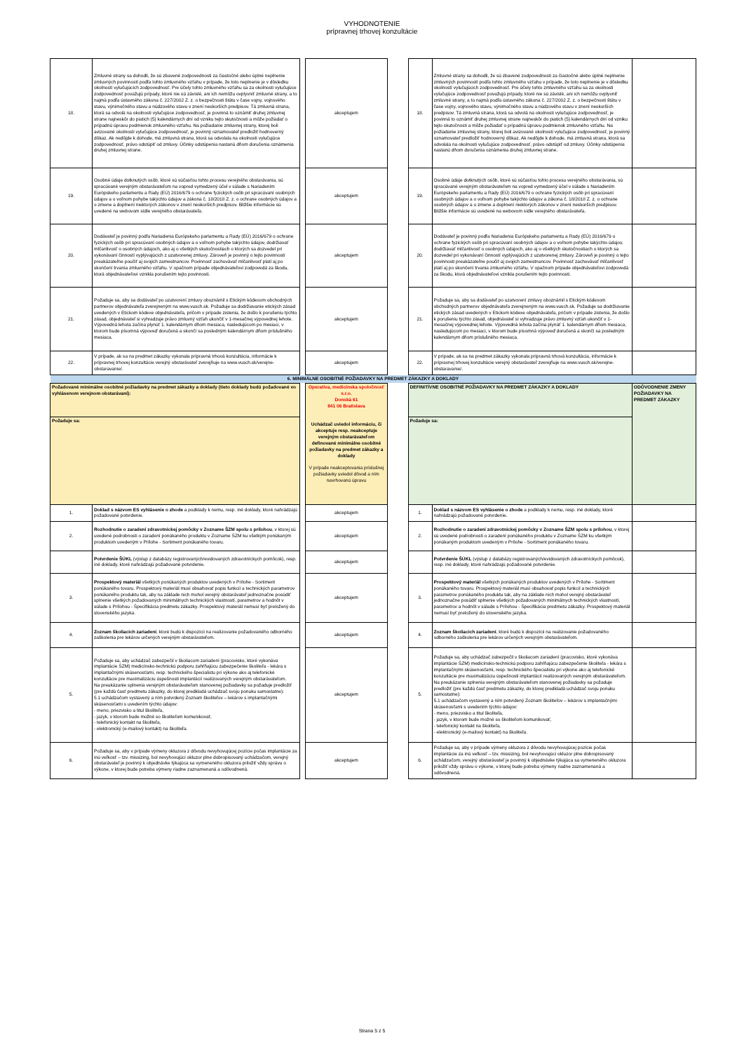VYHODNOTENIE
prípravnej trhovej konzultácie
| 18. | Zmluvné strany sa dohodli, že sú zbavené zodpovednosti za čiastočné alebo úplné neplnenie zmluvných povinností podľa tohto zmluvného vzťahu v prípade, že toto neplnenie je v dôsledku okolností vylučujúcich zodpovednosť. Pre účely tohto zmluvného vzťahu sa za okolnosti vylučujúce zodpovednosť považujú prípady, ktoré nie sú závislé, ani ich nemôžu ovplyvniť zmluvné strany, a to najmä podľa ústavného zákona č. 227/2002 Z. z. o bezpečnosti štátu v čase vojny, vojnového stavu, výnimočného stavu a núdzového stavu v znení neskorších predpisov. Tá zmluvná strana, ktorá sa odvolá na okolnosti vylučujúce zodpovednosť, je povinná to oznámiť druhej zmluvnej strane najneskôr do piatich (5) kalendárnych dní od vzniku tejto skutočnosti a môže požiadať o prípadnú úpravu podmienok zmluvného vzťahu. Na požiadanie zmluvnej strany, ktorej boli avizované okolnosti vylučujúce zodpovednosť, je povinný oznamovateľ predložiť hodnoverný dôkaz. Ak nedôjde k dohode, má zmluvná strana, ktorá sa odvolala na okolnosti vylučujúce zodpovednosť, právo odstúpiť od zmluvy. Účinky odstúpenia nastanú dňom doručenia oznámenia druhej zmluvnej strane. | | akceptujem | | 18. | Zmluvné strany sa dohodli, že sú zbavené zodpovednosti za čiastočné alebo úplné neplnenie zmluvných povinností podľa tohto zmluvného vzťahu v prípade, že toto neplnenie je v dôsledku okolností vylučujúcich zodpovednosť. Pre účely tohto zmluvného vzťahu sa za okolnosti vylučujúce zodpovednosť považujú prípady, ktoré nie sú závislé, ani ich nemôžu ovplyvniť zmluvné strany, a to najmä podľa ústavného zákona č. 227/2002 Z. z. o bezpečnosti štátu v čase vojny, vojnového stavu, výnimočného stavu a núdzového stavu v znení neskorších predpisov. Tá zmluvná strana, ktorá sa odvolá na okolnosti vylučujúce zodpovednosť, je povinná to oznámiť druhej zmluvnej strane najneskôr do piatich (5) kalendárnych dní od vzniku tejto skutočnosti a môže požiadať o prípadnú úpravu podmienok zmluvného vzťahu. Na požiadanie zmluvnej strany, ktorej boli avizované okolnosti vylučujúce zodpovednosť, je povinný oznamovateľ predložiť hodnoverný dôkaz. Ak nedôjde k dohode, má zmluvná strana, ktorá sa odvolala na okolnosti vylučujúce zodpovednosť, právo odstúpiť od zmluvy. Účinky odstúpenia nastanú dňom doručenia oznámenia druhej zmluvnej strane. | |
| 19. | Osobné údaje dotknutých osôb, ktoré sú súčasťou tohto procesu verejného obstarávania, sú spracúvané verejným obstarávateľom na vopred vymedzený účel v súlade s Nariadením Európskeho parlamentu a Rady (EÚ) 2016/679 o ochrane fyzických osôb pri spracúvaní osobných údajov a o voľnom pohybe takýchto údajov a zákona č. 18/2018 Z. z. o ochrane osobných údajov a o zmene a doplnení niektorých zákonov v znení neskorších predpisov. Bližšie informácie sú uvedené na webovom sídle verejného obstarávateľa. | | akceptujem | | 19. | Osobné údaje dotknutých osôb, ktoré sú súčasťou tohto procesu verejného obstarávania, sú spracúvané verejným obstarávateľom na vopred vymedzený účel v súlade s Nariadením Európskeho parlamentu a Rady (EÚ) 2016/679 o ochrane fyzických osôb pri spracúvaní osobných údajov a o voľnom pohybe takýchto údajov a zákona č. 18/2018 Z. z. o ochrane osobných údajov a o zmene a doplnení niektorých zákonov v znení neskorších predpisov. Bližšie informácie sú uvedené na webovom sídle verejného obstarávateľa. | |
| 20. | Dodávateľ je povinný podľa Nariadenia Európskeho parlamentu a Rady (EÚ) 2016/679 o ochrane fyzických osôb pri spracúvaní osobných údajov a o voľnom pohybe takýchto údajov, dodržiavať mlčanlivosť o osobných údajoch, ako aj o všetkých skutočnostiach o ktorých sa dozvedel pri vykonávaní činností vyplývajúcich z uzatvorenej zmluvy. Zároveň je povinný o tejto povinnosti preukázateľne poučiť aj svojich zamestnancov. Povinnosť zachovávať mlčanlivosť platí aj po skončení trvania zmluvného vzťahu. V opačnom prípade objednávateľovi zodpovedá za škodu, ktorá objednávateľovi vznikla porušením tejto povinnosti. | | akceptujem | | 20. | Dodávateľ je povinný podľa Nariadenia Európskeho parlamentu a Rady (EÚ) 2016/679 o ochrane fyzických osôb pri spracúvaní osobných údajov a o voľnom pohybe takýchto údajov, dodržiavať mlčanlivosť o osobných údajoch, ako aj o všetkých skutočnostiach o ktorých sa dozvedel pri vykonávaní činností vyplývajúcich z uzatvorenej zmluvy. Zároveň je povinný o tejto povinnosti preukázateľne poučiť aj svojich zamestnancov. Povinnosť zachovávať mlčanlivosť platí aj po skončení trvania zmluvného vzťahu. V opačnom prípade objednávateľovi zodpovedá za škodu, ktorá objednávateľovi vznikla porušením tejto povinnosti. | |
| 21. | Požaduje sa, aby sa dodávateľ po uzatvorení zmluvy oboznámil s Etickým kódexom obchodných partnerov objednávateľa zverejneným na www.vusch.sk. Požaduje sa dodržiavanie etických zásad uvedených v Etickom kódexe objednávateľa, pričom v prípade zistenia, že došlo k porušeniu týchto zásad, objednávateľ si vyhradzuje právo zmluvný vzťah ukončiť v 1-mesačnej výpovednej lehote. Výpovedná lehota začína plynúť 1. kalendárnym dňom mesiaca, nasledujúcom po mesiaci, v ktorom bude písomná výpoveď doručená a skončí sa posledným kalendárnym dňom príslušného mesiaca. | | akceptujem | | 21. | Požaduje sa, aby sa dodávateľ po uzatvorení zmluvy oboznámil s Etickým kódexom obchodných partnerov objednávateľa zverejneným na www.vusch.sk. Požaduje sa dodržiavanie etických zásad uvedených v Etickom kódexe objednávateľa, pričom v prípade zistenia, že došlo k porušeniu týchto zásad, objednávateľ si vyhradzuje právo zmluvný vzťah ukončiť v 1-mesačnej výpovednej lehote. Výpovedná lehota začína plynúť 1. kalendárnym dňom mesiaca, nasledujúcom po mesiaci, v ktorom bude písomná výpoveď doručená a skončí sa posledným kalendárnym dňom príslušného mesiaca. | |
| 22. | V prípade, ak sa na predmet zákazky vykonala prípravná trhová konzultácia, informácie k prípravnej trhovej konzultácie verejný obstarávateľ zverejňuje na www.vusch.sk/verejne-obstaravanie/. | | akceptujem | | 22. | V prípade, ak sa na predmet zákazky vykonala prípravná trhová konzultácia, informácie k prípravnej trhovej konzultácie verejný obstarávateľ zverejňuje na www.vusch.sk/verejne-obstaravanie/. | |
| 6. MINIMÁLNE OSOBITNÉ POŽIADAVKY NA PREDMET ZÁKAZKY A DOKLADY | | | | | | | |
| Požadované minimálne osobitné požiadavky na predmet zákazky a doklady (tieto doklady budú požadované vo vyhlásenom verejnom obstarávaní): | | | Operatíva, medicínska spoločnosť s.r.o. Donská 61 841 06 Bratislava Uchádzač uviedol informáciu, či akceptuje resp. neakceptuje verejným obstarávateľom definované minimálne osobitné požiadavky na predmet zákazky a doklady V prípade neakceptovania príslušnej požiadavky uviedol dôvod a ním navrhovanú úpravu | | DEFINITÍVNE OSOBITNÉ POŽIADAVKY NA PREDMET ZÁKAZKY A DOKLADY | | ODÔVODNENIE ZMENY POŽIADAVKY NA PREDMET ZÁKAZKY |
| Požaduje sa: | | | | | Požaduje sa: | | |
| 1. | Doklad s názvom ES vyhlásenie o zhode a podklady k nemu, resp. iné doklady, ktoré nahrádzajú požadované potvrdenie. | | akceptujem | | 1. | Doklad s názvom ES vyhlásenie o zhode a podklady k nemu, resp. iné doklady, ktoré nahrádzajú požadované potvrdenie. | |
| 2. | Rozhodnutie o zaradení zdravotníckej pomôcky v Zozname ŠZM spolu s prílohou , v ktorej sú uvedené podrobnosti o zaradení ponúkaného produktu v Zozname ŠZM ku všetkým ponúkaným produktom uvedeným v Prílohe - Sortiment ponúkaného tovaru. | | akceptujem | | 2. | Rozhodnutie o zaradení zdravotníckej pomôcky v Zozname ŠZM spolu s prílohou , v ktorej sú uvedené podrobnosti o zaradení ponúkaného produktu v Zozname ŠZM ku všetkým ponúkaným produktom uvedeným v Prílohe - Sortiment ponúkaného tovaru. | |
| | Potvrdenie ŠÚKL (výstup z databázy registrovaných/evidovaných zdravotníckych pomôcok), resp. iné doklady, ktoré nahrádzajú požadované potvrdenie. | | akceptujem | | | Potvrdenie ŠÚKL (výstup z databázy registrovaných/evidovaných zdravotníckych pomôcok), resp. iné doklady, ktoré nahrádzajú požadované potvrdenie. | |
| 3. | Prospektový materiál všetkých ponúkaných produktov uvedených v Prílohe - Sortiment ponúkaného tovaru. Prospektový materiál musí obsahovať popis funkcií a technických parametrov ponúkaného produktu tak, aby na základe nich mohol verejný obstarávateľ jednoznačne posúdiť splnenie všetkých požadovaných minimálnych technických vlastností, parametrov a hodnôt v súlade s Prílohou - Špecifikácia predmetu zákazky. Prospektový materiál nemusí byť preložený do slovenského jazyka. | | akceptujem | | 3. | Prospektový materiál všetkých ponúkaných produktov uvedených v Prílohe - Sortiment ponúkaného tovaru. Prospektový materiál musí obsahovať popis funkcií a technických parametrov ponúkaného produktu tak, aby na základe nich mohol verejný obstarávateľ jednoznačne posúdiť splnenie všetkých požadovaných minimálnych technických vlastností, parametrov a hodnôt v súlade s Prílohou - Špecifikácia predmetu zákazky. Prospektový materiál nemusí byť preložený do slovenského jazyka. | |
| 4. | Zoznam školiacich zariadení , ktoré budú k dispozícii na realizovanie požadovaného odborného zaškolenia pre lekárov určených verejným obstarávateľom. | | akceptujem | | 4. | Zoznam školiacich zariadení , ktoré budú k dispozícii na realizovanie požadovaného odborného zaškolenia pre lekárov určených verejným obstarávateľom. | |
| 5. | Požaduje sa, aby uchádzač zabezpečil v školiacom zariadení (pracovisko, ktoré vykonáva implantácie ŠZM) medicínsko-technickú podporu zahŕňajúcu zabezpečenie školiteľa - lekára s implantačnými skúsenosťami, resp. technického špecialistu pri výkone ako aj telefonické konzultácie pre maximalizáciu úspešnosti implantácií realizovaných verejným obstarávateľom. Na preukázanie splnenia verejným obstarávateľom stanovenej požiadavky sa požaduje predložiť (pre každú časť predmetu zákazky, do ktorej predkladá uchádzač svoju ponuku samostatne): 5.1 uchádzačom vystavený a ním potvrdený Zoznam školiteľov – lekárov s implantačnými skúsenosťami s uvedením týchto údajov: - meno, priezvisko a titul školiteľa, - jazyk, v ktorom bude možné so školiteľom komunikovať, - telefonický kontakt na školiteľa, - elektronický (e-mailový kontakt) na školiteľa. | | akceptujem | | 5. | Požaduje sa, aby uchádzač zabezpečil v školiacom zariadení (pracovisko, ktoré vykonáva implantácie ŠZM) medicínsko-technickú podporu zahŕňajúcu zabezpečenie školiteľa - lekára s implantačnými skúsenosťami, resp. technického špecialistu pri výkone ako aj telefonické konzultácie pre maximalizáciu úspešnosti implantácií realizovaných verejným obstarávateľom. Na preukázanie splnenia verejným obstarávateľom stanovenej požiadavky sa požaduje predložiť (pre každú časť predmetu zákazky, do ktorej predkladá uchádzač svoju ponuku samostatne): 5.1 uchádzačom vystavený a ním potvrdený Zoznam školiteľov – lekárov s implantačnými skúsenosťami s uvedením týchto údajov: - meno, priezvisko a titul školiteľa, - jazyk, v ktorom bude možné so školiteľom komunikovať, - telefonický kontakt na školiteľa, - elektronický (e-mailový kontakt) na školiteľa. | |
| 6. | Požaduje sa, aby v prípade výmeny okluzora z dôvodu nevyhovujúcej pozície počas implantácie za inú veľkosť – tzv. missizing, bol nevyhovujúci okluzor plne dobropisovaný uchádzačom, verejný obstarávateľ je povinný k objednávke týkajúca sa vymeneného okluzora priložiť vždy správu o výkone, v ktorej bude potreba výmeny riadne zaznamenaná a odôvodnená. | | akceptujem | | 6. | Požaduje sa, aby v prípade výmeny okluzora z dôvodu nevyhovujúcej pozície počas implantácie za inú veľkosť – tzv. missizing, bol nevyhovujúci okluzor plne dobropisovaný uchádzačom, verejný obstarávateľ je povinný k objednávke týkajúca sa vymeneného okluzora priložiť vždy správu o výkone, v ktorej bude potreba výmeny riadne zaznamenaná a odôvodnená. | |
Strana 5 z 5